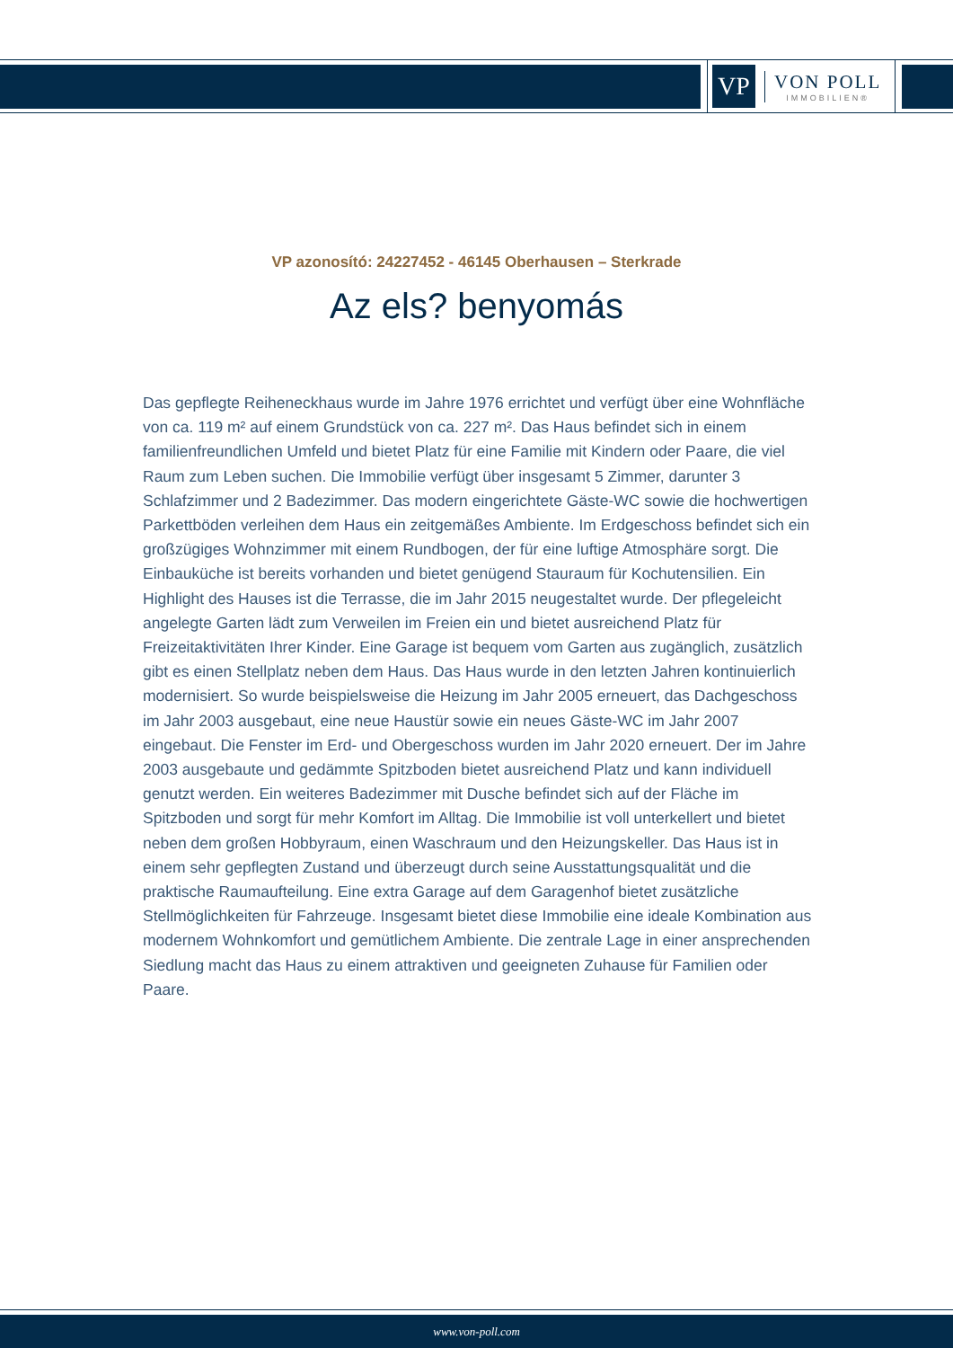VP
VON POLL
IMMOBILIEN®
VP azonosító: 24227452 - 46145 Oberhausen – Sterkrade
Az els? benyomás
Das gepflegte Reiheneckhaus wurde im Jahre 1976 errichtet und verfügt über eine Wohnfläche von ca. 119 m² auf einem Grundstück von ca. 227 m². Das Haus befindet sich in einem familienfreundlichen Umfeld und bietet Platz für eine Familie mit Kindern oder Paare, die viel Raum zum Leben suchen. Die Immobilie verfügt über insgesamt 5 Zimmer, darunter 3 Schlafzimmer und 2 Badezimmer. Das modern eingerichtete Gäste-WC sowie die hochwertigen Parkettböden verleihen dem Haus ein zeitgemäßes Ambiente. Im Erdgeschoss befindet sich ein großzügiges Wohnzimmer mit einem Rundbogen, der für eine luftige Atmosphäre sorgt. Die Einbauküche ist bereits vorhanden und bietet genügend Stauraum für Kochutensilien. Ein Highlight des Hauses ist die Terrasse, die im Jahr 2015 neugestaltet wurde. Der pflegeleicht angelegte Garten lädt zum Verweilen im Freien ein und bietet ausreichend Platz für Freizeitaktivitäten Ihrer Kinder. Eine Garage ist bequem vom Garten aus zugänglich, zusätzlich gibt es einen Stellplatz neben dem Haus. Das Haus wurde in den letzten Jahren kontinuierlich modernisiert. So wurde beispielsweise die Heizung im Jahr 2005 erneuert, das Dachgeschoss im Jahr 2003 ausgebaut, eine neue Haustür sowie ein neues Gäste-WC im Jahr 2007 eingebaut. Die Fenster im Erd- und Obergeschoss wurden im Jahr 2020 erneuert. Der im Jahre 2003 ausgebaute und gedämmte Spitzboden bietet ausreichend Platz und kann individuell genutzt werden. Ein weiteres Badezimmer mit Dusche befindet sich auf der Fläche im Spitzboden und sorgt für mehr Komfort im Alltag. Die Immobilie ist voll unterkellert und bietet neben dem großen Hobbyraum, einen Waschraum und den Heizungskeller. Das Haus ist in einem sehr gepflegten Zustand und überzeugt durch seine Ausstattungsqualität und die praktische Raumaufteilung. Eine extra Garage auf dem Garagenhof bietet zusätzliche Stellmöglichkeiten für Fahrzeuge. Insgesamt bietet diese Immobilie eine ideale Kombination aus modernem Wohnkomfort und gemütlichem Ambiente. Die zentrale Lage in einer ansprechenden Siedlung macht das Haus zu einem attraktiven und geeigneten Zuhause für Familien oder Paare.
www.von-poll.com